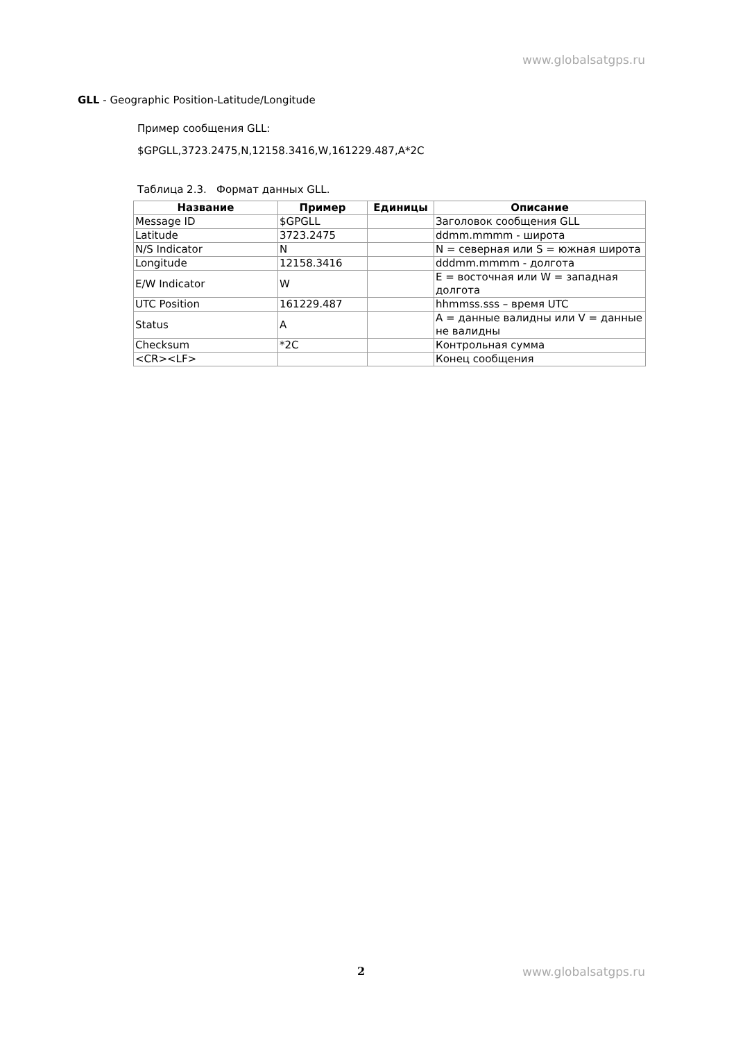www.globalsatgps.ru
GLL - Geographic Position-Latitude/Longitude
Пример сообщения GLL:
$GPGLL,3723.2475,N,12158.3416,W,161229.487,A*2C
Таблица 2.3. Формат данных GLL.
| Название | Пример | Единицы | Описание |
| --- | --- | --- | --- |
| Message ID | $GPGLL | | Заголовок сообщения GLL |
| Latitude | 3723.2475 | | ddmm.mmmm - широта |
| N/S Indicator | N | | N = северная или S = южная широта |
| Longitude | 12158.3416 | | dddmm.mmmm - долгота |
| E/W Indicator | W | | E = восточная или W = западная долгота |
| UTC Position | 161229.487 | | hhmmss.sss – время UTC |
| Status | A | | A = данные валидны или V = данные не валидны |
| Checksum | *2C | | Контрольная сумма |
| <CR><LF> | | | Конец сообщения |
2 www.globalsatgps.ru